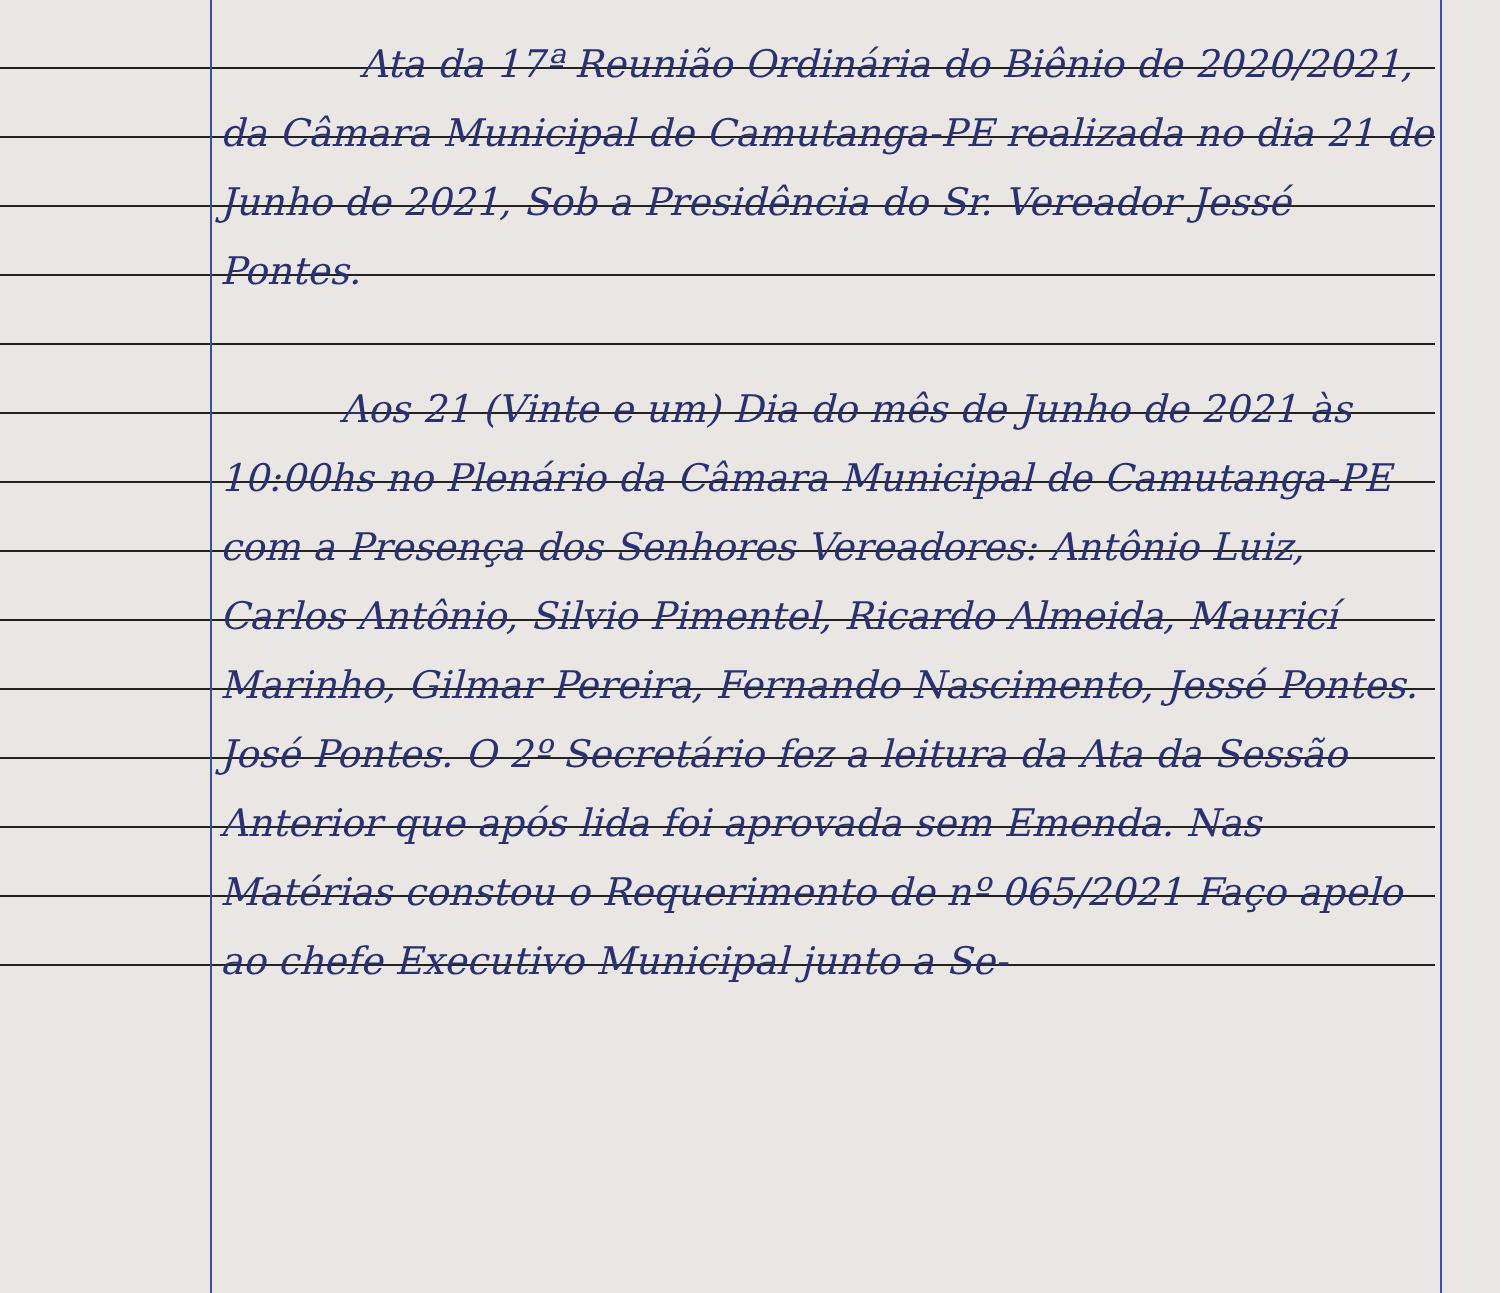Ata da 17ª Reunião Ordinária do Biênio de 2020/2021, da Câmara Municipal de Camutanga-PE realizada no dia 21 de Junho de 2021, Sob a Presidência do Sr. Vereador Jessé Pontes.
Aos 21 (Vinte e um) Dia do mês de Junho de 2021 às 10:00hs no Plenário da Câmara Municipal de Camutanga-PE com a Presença dos Senhores Vereadores: Antônio Luiz, Carlos Antônio, Silvio Pimentel, Ricardo Almeida, Mauricí Marinho, Gilmar Pereira, Fernando Nascimento, Jessé Pontes. José Pontes. O 2º Secretário fez a leitura da Ata da Sessão Anterior que após lida foi aprovada sem Emenda. Nas Matérias constou o Requerimento de nº 065/2021 Faço apelo ao chefe Executivo Municipal junto a Se-